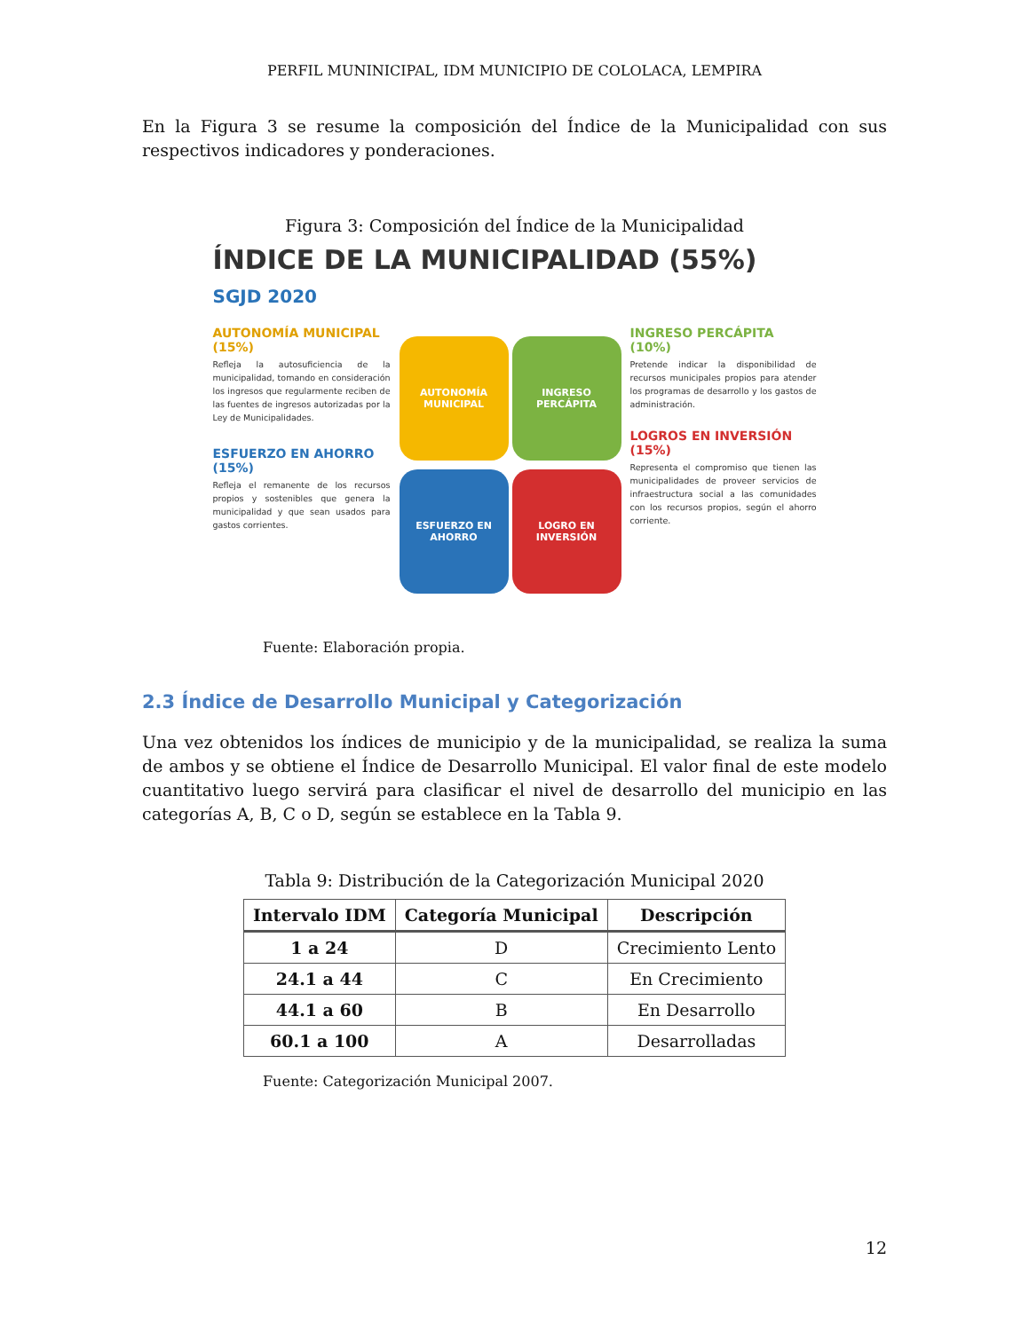PERFIL MUNINICIPAL, IDM MUNICIPIO DE COLOLACA, LEMPIRA
En la Figura 3 se resume la composición del Índice de la Municipalidad con sus respectivos indicadores y ponderaciones.
Figura 3: Composición del Índice de la Municipalidad
ÍNDICE DE LA MUNICIPALIDAD (55%)
SGJD 2020
AUTONOMÍA MUNICIPAL (15%)
Refleja la autosuficiencia de la municipalidad, tomando en consideración los ingresos que regularmente reciben de las fuentes de ingresos autorizadas por la Ley de Municipalidades.
ESFUERZO EN AHORRO (15%)
Refleja el remanente de los recursos propios y sostenibles que genera la municipalidad y que sean usados para gastos corrientes.
AUTONOMÍA MUNICIPAL
INGRESO PERCÁPITA
ESFUERZO EN AHORRO
LOGRO EN INVERSIÓN
INGRESO PERCÁPITA (10%)
Pretende indicar la disponibilidad de recursos municipales propios para atender los programas de desarrollo y los gastos de administración.
LOGROS EN INVERSIÓN (15%)
Representa el compromiso que tienen las municipalidades de proveer servicios de infraestructura social a las comunidades con los recursos propios, según el ahorro corriente.
Fuente: Elaboración propia.
2.3 Índice de Desarrollo Municipal y Categorización
Una vez obtenidos los índices de municipio y de la municipalidad, se realiza la suma de ambos y se obtiene el Índice de Desarrollo Municipal. El valor final de este modelo cuantitativo luego servirá para clasificar el nivel de desarrollo del municipio en las categorías A, B, C o D, según se establece en la Tabla 9.
Tabla 9: Distribución de la Categorización Municipal 2020
| Intervalo IDM | Categoría Municipal | Descripción |
| --- | --- | --- |
| 1 a 24 | D | Crecimiento Lento |
| 24.1 a 44 | C | En Crecimiento |
| 44.1 a 60 | B | En Desarrollo |
| 60.1 a 100 | A | Desarrolladas |
Fuente: Categorización Municipal 2007.
12